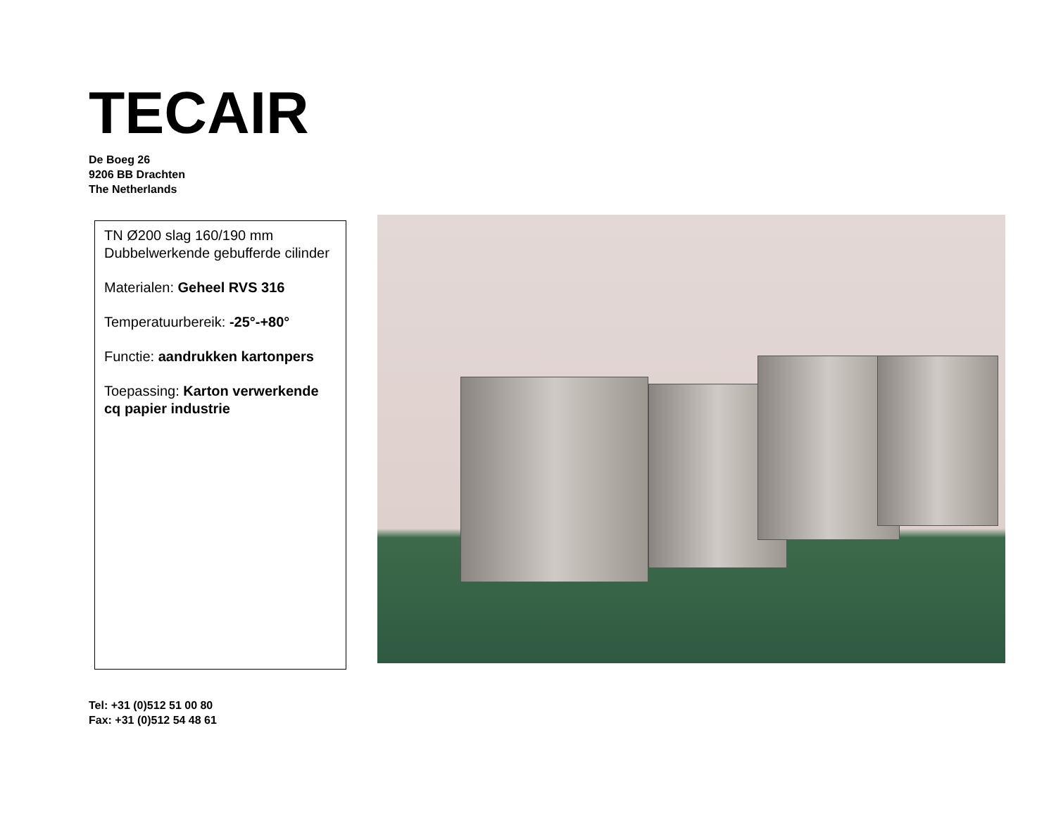TECAIR
De Boeg 26
9206 BB Drachten
The Netherlands
TN Ø200 slag 160/190 mm
Dubbelwerkende gebufferde cilinder
Materialen: Geheel RVS 316
Temperatuurbereik: -25°-+80°
Functie: aandrukken kartonpers
Toepassing: Karton verwerkende cq papier industrie
Tel: +31 (0)512 51 00 80
Fax: +31 (0)512 54 48 61